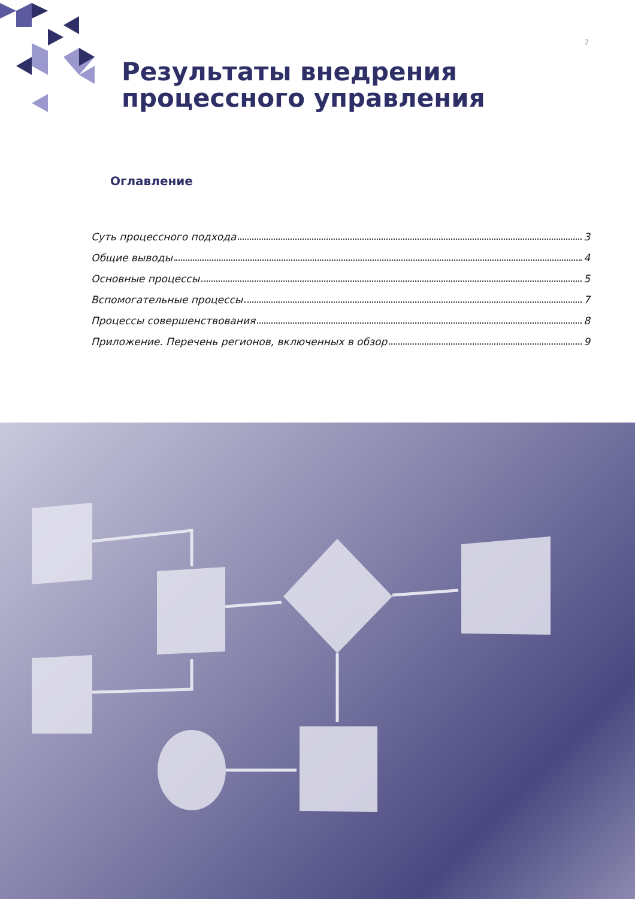2
Результаты внедрения
процессного управления
Оглавление
Суть процессного подхода 3
Общие выводы 4
Основные процессы 5
Вспомогательные процессы 7
Процессы совершенствования 8
Приложение. Перечень регионов, включенных в обзор 9